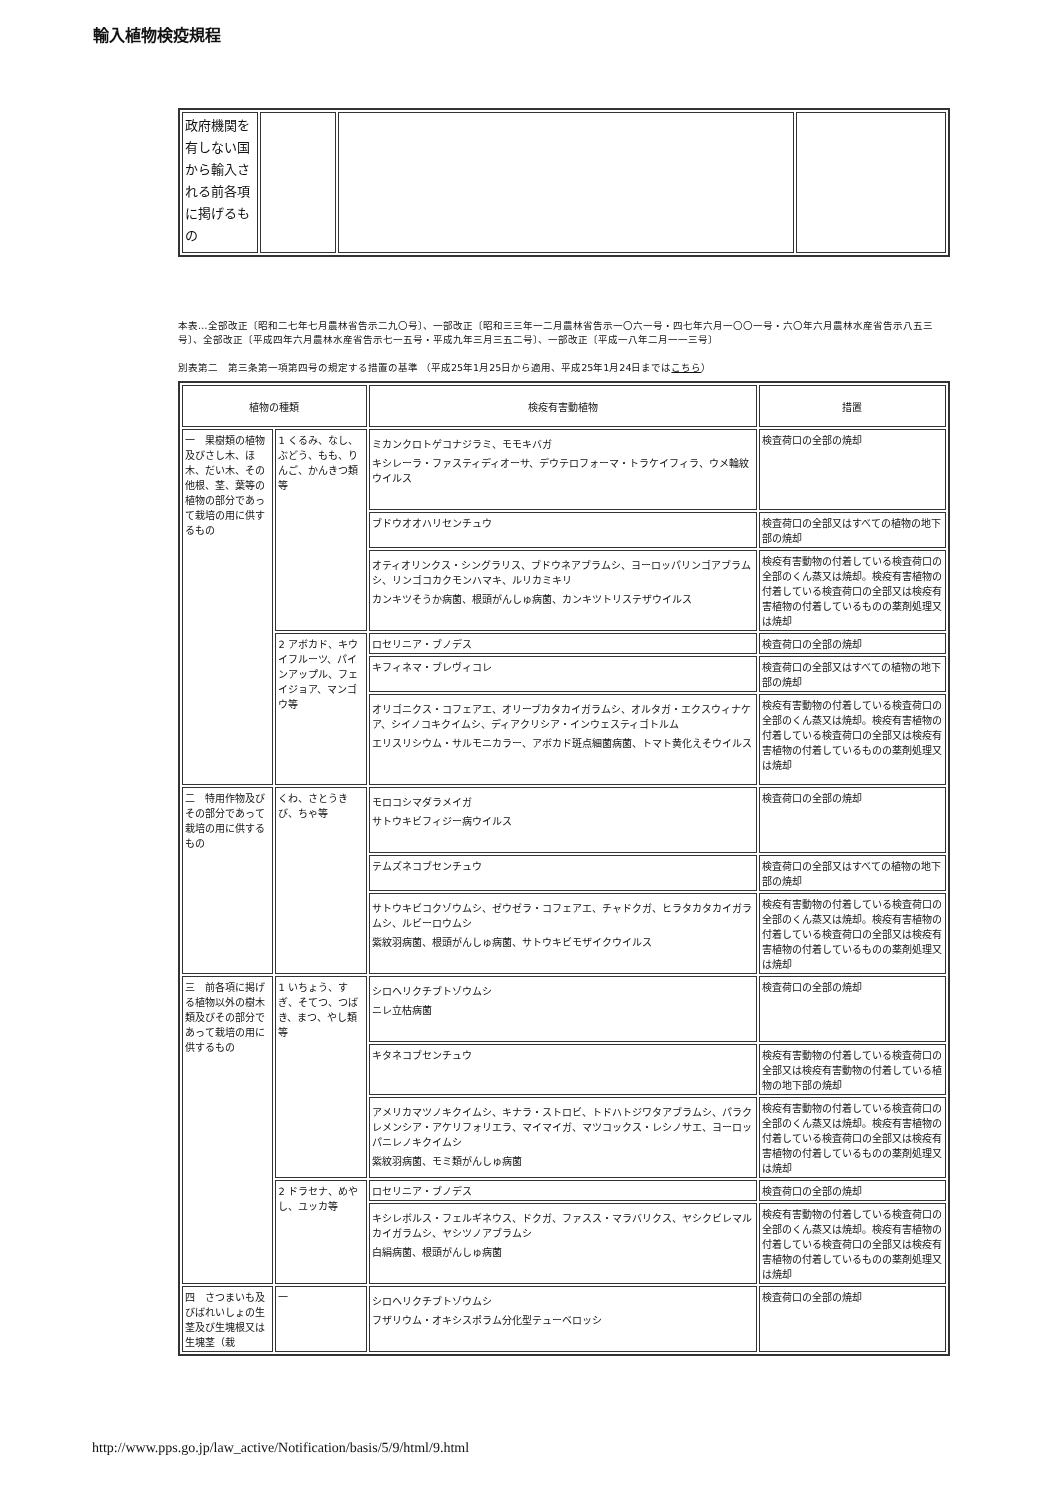輸入植物検疫規程
| 政府機関を有しない国から輸入される前各項に掲げるもの | | | |
本表…全部改正〔昭和二七年七月農林省告示二九〇号〕、一部改正〔昭和三三年一二月農林省告示一〇六一号・四七年六月一〇〇一号・六〇年六月農林水産省告示八五三号〕、全部改正〔平成四年六月農林水産省告示七一五号・平成九年三月三五二号〕、一部改正〔平成一八年二月一一三号〕
別表第二　第三条第一項第四号の規定する措置の基準 （平成25年1月25日から適用、平成25年1月24日まではこちら）
| 植物の種類 | | 検疫有害動植物 | 措置 |
| --- | --- | --- | --- |
| 一 果樹類の植物及びさし木、ほ木、だい木、その他根、茎、葉等の植物の部分であって栽培の用に供するもの | 1 くるみ、なし、ぶどう、もも、りんご、かんきつ類等 | ミカンクロトゲコナジラミ、モモキバガ キシレーラ・ファスティディオーサ、デウテロフォーマ・トラケイフィラ、ウメ輪紋ウイルス | 検査荷口の全部の焼却 |
| | | ブドウオオハリセンチュウ | 検査荷口の全部又はすべての植物の地下部の焼却 |
| | | オティオリンクス・シングラリス、ブドウネアブラムシ、ヨーロッパリンゴアブラムシ、リンゴコカクモンハマキ、ルリカミキリ カンキツそうか病菌、根頭がんしゅ病菌、カンキツトリステザウイルス | 検疫有害動物の付着している検査荷口の全部のくん蒸又は焼却。検疫有害植物の付着している検査荷口の全部又は検疫有害植物の付着しているものの薬剤処理又は焼却 |
| | 2 アボカド、キウイフルーツ、パインアップル、フェイジョア、マンゴウ等 | ロセリニア・ブノデス | 検査荷口の全部の焼却 |
| | | キフィネマ・ブレヴィコレ | 検査荷口の全部又はすべての植物の地下部の焼却 |
| | | オリゴニクス・コフェアエ、オリーブカタカイガラムシ、オルタガ・エクスウィナケア、シイノコキクイムシ、ディアクリシア・インウェスティゴトルム エリスリシウム・サルモニカラー、アボカド斑点細菌病菌、トマト黄化えそウイルス | 検疫有害動物の付着している検査荷口の全部のくん蒸又は焼却。検疫有害植物の付着している検査荷口の全部又は検疫有害植物の付着しているものの薬剤処理又は焼却 |
| 二 特用作物及びその部分であって栽培の用に供するもの | くわ、さとうきび、ちゃ等 | モロコシマダラメイガ サトウキビフィジー病ウイルス | 検査荷口の全部の焼却 |
| | | テムズネコブセンチュウ | 検査荷口の全部又はすべての植物の地下部の焼却 |
| | | サトウキビコクゾウムシ、ゼウゼラ・コフェアエ、チャドクガ、ヒラタカタカイガラムシ、ルビーロウムシ 紫紋羽病菌、根頭がんしゅ病菌、サトウキビモザイクウイルス | 検疫有害動物の付着している検査荷口の全部のくん蒸又は焼却。検疫有害植物の付着している検査荷口の全部又は検疫有害植物の付着しているものの薬剤処理又は焼却 |
| 三 前各項に掲げる植物以外の樹木類及びその部分であって栽培の用に供するもの | 1 いちょう、すぎ、そてつ、つばき、まつ、やし類等 | シロヘリクチブトゾウムシ ニレ立枯病菌 | 検査荷口の全部の焼却 |
| | | キタネコブセンチュウ | 検疫有害動物の付着している検査荷口の全部又は検疫有害動物の付着している植物の地下部の焼却 |
| | | アメリカマツノキクイムシ、キナラ・ストロビ、トドハトジワタアブラムシ、パラクレメンシア・アケリフォリエラ、マイマイガ、マツコックス・レシノサエ、ヨーロッパニレノキクイムシ 紫紋羽病菌、モミ類がんしゅ病菌 | 検疫有害動物の付着している検査荷口の全部のくん蒸又は焼却。検疫有害植物の付着している検査荷口の全部又は検疫有害植物の付着しているものの薬剤処理又は焼却 |
| | 2 ドラセナ、めやし、ユッカ等 | ロセリニア・ブノデス | 検査荷口の全部の焼却 |
| | | キシレボルス・フェルギネウス、ドクガ、ファスス・マラバリクス、ヤシクビレマルカイガラムシ、ヤシツノアブラムシ 白絹病菌、根頭がんしゅ病菌 | 検疫有害動物の付着している検査荷口の全部のくん蒸又は焼却。検疫有害植物の付着している検査荷口の全部又は検疫有害植物の付着しているものの薬剤処理又は焼却 |
| 四 さつまいも及びばれいしょの生茎及び生塊根又は生塊茎（栽 | 一 | シロヘリクチブトゾウムシ フザリウム・オキシスポラム分化型テューベロッシ | 検査荷口の全部の焼却 |
http://www.pps.go.jp/law_active/Notification/basis/5/9/html/9.html